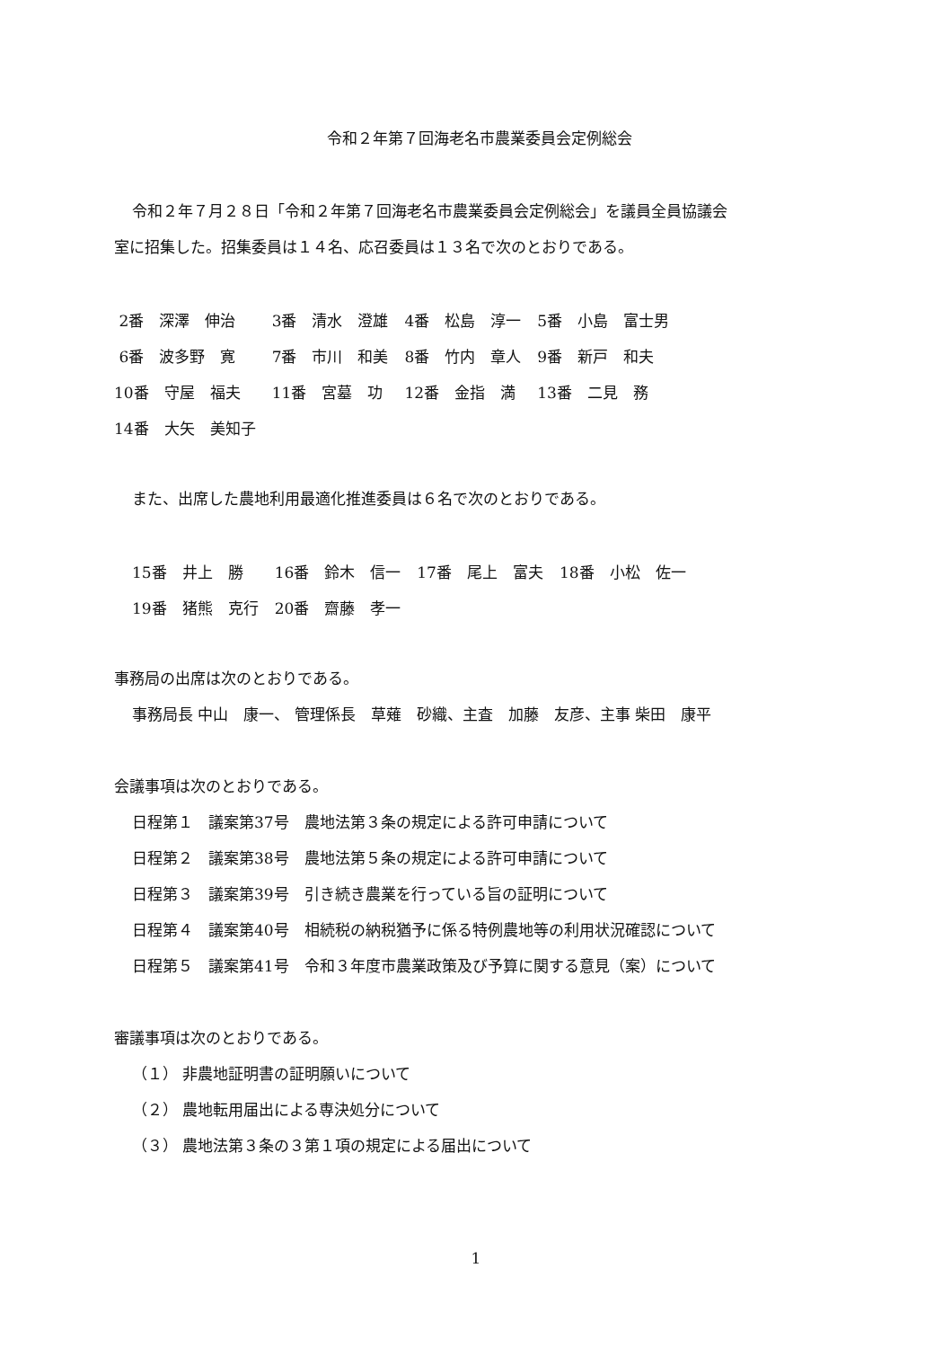令和２年第７回海老名市農業委員会定例総会
令和２年７月２８日「令和２年第７回海老名市農業委員会定例総会」を議員全員協議会
室に招集した。招集委員は１４名、応召委員は１３名で次のとおりである。
| 2番 深澤 伸治 | 3番 清水 澄雄 | 4番 松島 淳一 | 5番 小島 富士男 |
| 6番 波多野 寛 | 7番 市川 和美 | 8番 竹内 章人 | 9番 新戸 和夫 |
| 10番 守屋 福夫 | 11番 宮墓 功 | 12番 金指 満 | 13番 二見 務 |
| 14番 大矢 美知子 | | | |
また、出席した農地利用最適化推進委員は６名で次のとおりである。
| 15番 井上 勝 | 16番 鈴木 信一 | 17番 尾上 富夫 | 18番 小松 佐一 |
| 19番 猪熊 克行 | 20番 齋藤 孝一 | | |
事務局の出席は次のとおりである。
事務局長 中山　康一、 管理係長　草薙　砂織、主査　加藤　友彦、主事 柴田　康平
会議事項は次のとおりである。
日程第１　議案第37号　農地法第３条の規定による許可申請について
日程第２　議案第38号　農地法第５条の規定による許可申請について
日程第３　議案第39号　引き続き農業を行っている旨の証明について
日程第４　議案第40号　相続税の納税猶予に係る特例農地等の利用状況確認について
日程第５　議案第41号　令和３年度市農業政策及び予算に関する意見（案）について
審議事項は次のとおりである。
（１） 非農地証明書の証明願いについて
（２） 農地転用届出による専決処分について
（３） 農地法第３条の３第１項の規定による届出について
1